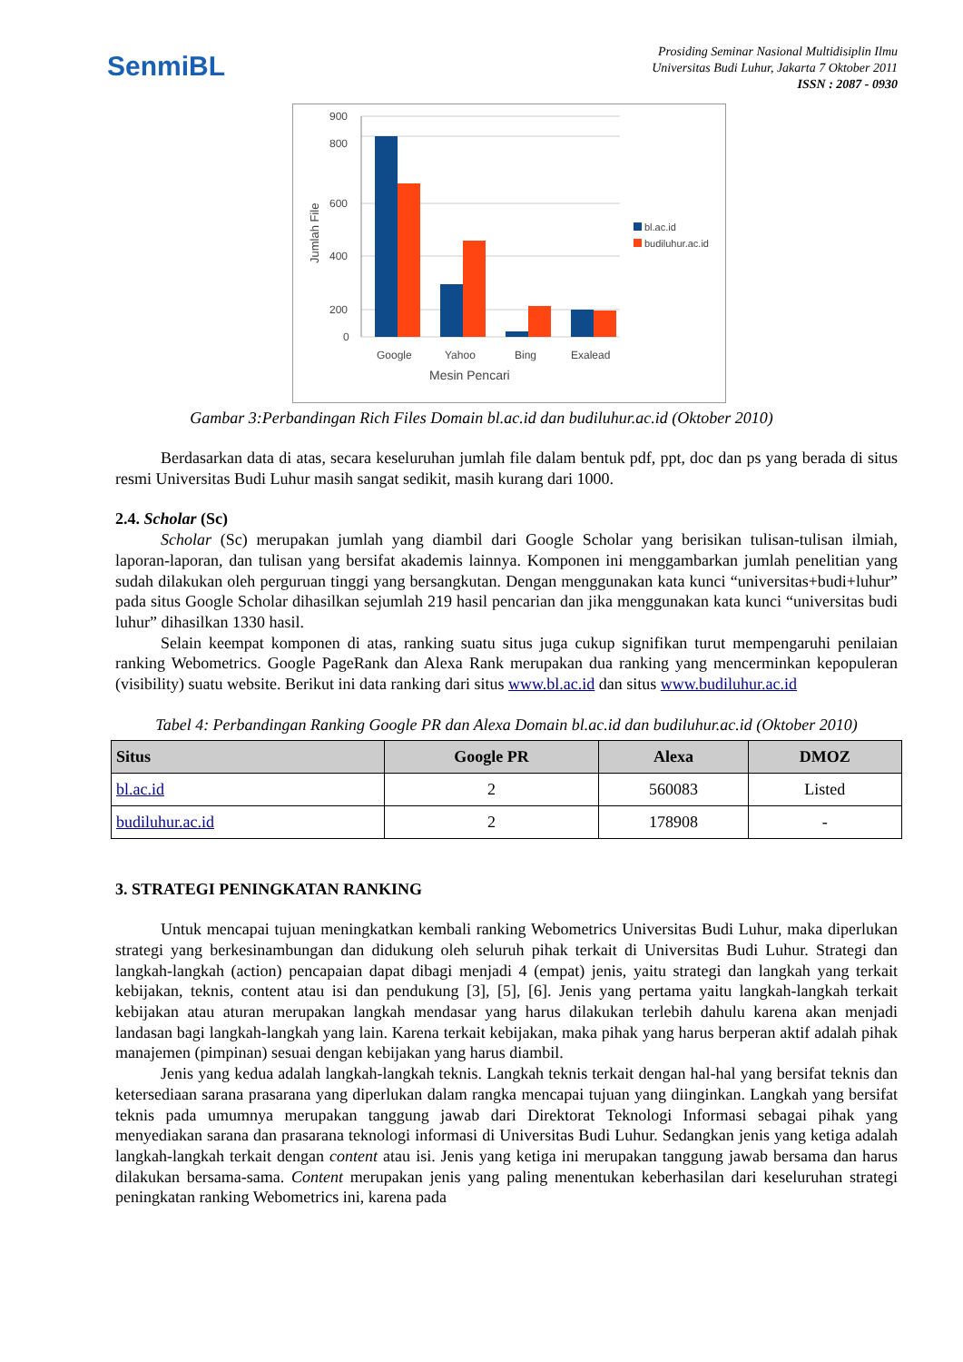SenmiBL
Prosiding Seminar Nasional Multidisiplin Ilmu
Universitas Budi Luhur, Jakarta 7 Oktober 2011
ISSN : 2087 - 0930
900
800
600
400
200
0
Jumlah File
Google
Yahoo
Bing
Exalead
Mesin Pencari
bl.ac.id
budiluhur.ac.id
Gambar 3:Perbandingan Rich Files Domain bl.ac.id dan budiluhur.ac.id (Oktober 2010)
Berdasarkan data di atas, secara keseluruhan jumlah file dalam bentuk pdf, ppt, doc dan ps yang berada di situs resmi Universitas Budi Luhur masih sangat sedikit, masih kurang dari 1000.
2.4. Scholar (Sc)
Scholar (Sc) merupakan jumlah yang diambil dari Google Scholar yang berisikan tulisan-tulisan ilmiah, laporan-laporan, dan tulisan yang bersifat akademis lainnya. Komponen ini menggambarkan jumlah penelitian yang sudah dilakukan oleh perguruan tinggi yang bersangkutan. Dengan menggunakan kata kunci “universitas+budi+luhur” pada situs Google Scholar dihasilkan sejumlah 219 hasil pencarian dan jika menggunakan kata kunci “universitas budi luhur” dihasilkan 1330 hasil.
Selain keempat komponen di atas, ranking suatu situs juga cukup signifikan turut mempengaruhi penilaian ranking Webometrics. Google PageRank dan Alexa Rank merupakan dua ranking yang mencerminkan kepopuleran (visibility) suatu website. Berikut ini data ranking dari situs www.bl.ac.id dan situs www.budiluhur.ac.id
Tabel 4: Perbandingan Ranking Google PR dan Alexa Domain bl.ac.id dan budiluhur.ac.id (Oktober 2010)
| Situs | Google PR | Alexa | DMOZ |
| --- | --- | --- | --- |
| bl.ac.id | 2 | 560083 | Listed |
| budiluhur.ac.id | 2 | 178908 | - |
3. STRATEGI PENINGKATAN RANKING
Untuk mencapai tujuan meningkatkan kembali ranking Webometrics Universitas Budi Luhur, maka diperlukan strategi yang berkesinambungan dan didukung oleh seluruh pihak terkait di Universitas Budi Luhur. Strategi dan langkah-langkah (action) pencapaian dapat dibagi menjadi 4 (empat) jenis, yaitu strategi dan langkah yang terkait kebijakan, teknis, content atau isi dan pendukung [3], [5], [6]. Jenis yang pertama yaitu langkah-langkah terkait kebijakan atau aturan merupakan langkah mendasar yang harus dilakukan terlebih dahulu karena akan menjadi landasan bagi langkah-langkah yang lain. Karena terkait kebijakan, maka pihak yang harus berperan aktif adalah pihak manajemen (pimpinan) sesuai dengan kebijakan yang harus diambil.
Jenis yang kedua adalah langkah-langkah teknis. Langkah teknis terkait dengan hal-hal yang bersifat teknis dan ketersediaan sarana prasarana yang diperlukan dalam rangka mencapai tujuan yang diinginkan. Langkah yang bersifat teknis pada umumnya merupakan tanggung jawab dari Direktorat Teknologi Informasi sebagai pihak yang menyediakan sarana dan prasarana teknologi informasi di Universitas Budi Luhur. Sedangkan jenis yang ketiga adalah langkah-langkah terkait dengan content atau isi. Jenis yang ketiga ini merupakan tanggung jawab bersama dan harus dilakukan bersama-sama. Content merupakan jenis yang paling menentukan keberhasilan dari keseluruhan strategi peningkatan ranking Webometrics ini, karena pada